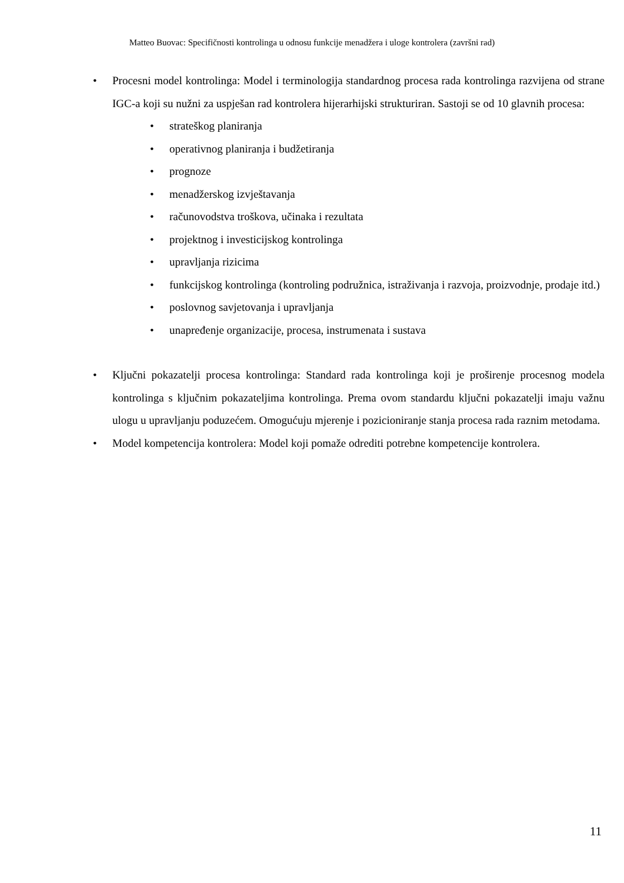Matteo Buovac: Specifičnosti kontrolinga u odnosu funkcije menadžera i uloge kontrolera (završni rad)
• Procesni model kontrolinga: Model i terminologija standardnog procesa rada kontrolinga razvijena od strane IGC-a koji su nužni za uspješan rad kontrolera hijerarhijski strukturiran. Sastoji se od 10 glavnih procesa:
• strateškog planiranja
• operativnog planiranja i budžetiranja
• prognoze
• menadžerskog izvještavanja
• računovodstva troškova, učinaka i rezultata
• projektnog i investicijskog kontrolinga
• upravljanja rizicima
• funkcijskog kontrolinga (kontroling podružnica, istraživanja i razvoja, proizvodnje, prodaje itd.)
• poslovnog savjetovanja i upravljanja
• unapređenje organizacije, procesa, instrumenata i sustava
• Ključni pokazatelji procesa kontrolinga: Standard rada kontrolinga koji je proširenje procesnog modela kontrolinga s ključnim pokazateljima kontrolinga. Prema ovom standardu ključni pokazatelji imaju važnu ulogu u upravljanju poduzećem. Omogućuju mjerenje i pozicioniranje stanja procesa rada raznim metodama.
• Model kompetencija kontrolera: Model koji pomaže odrediti potrebne kompetencije kontrolera.
11